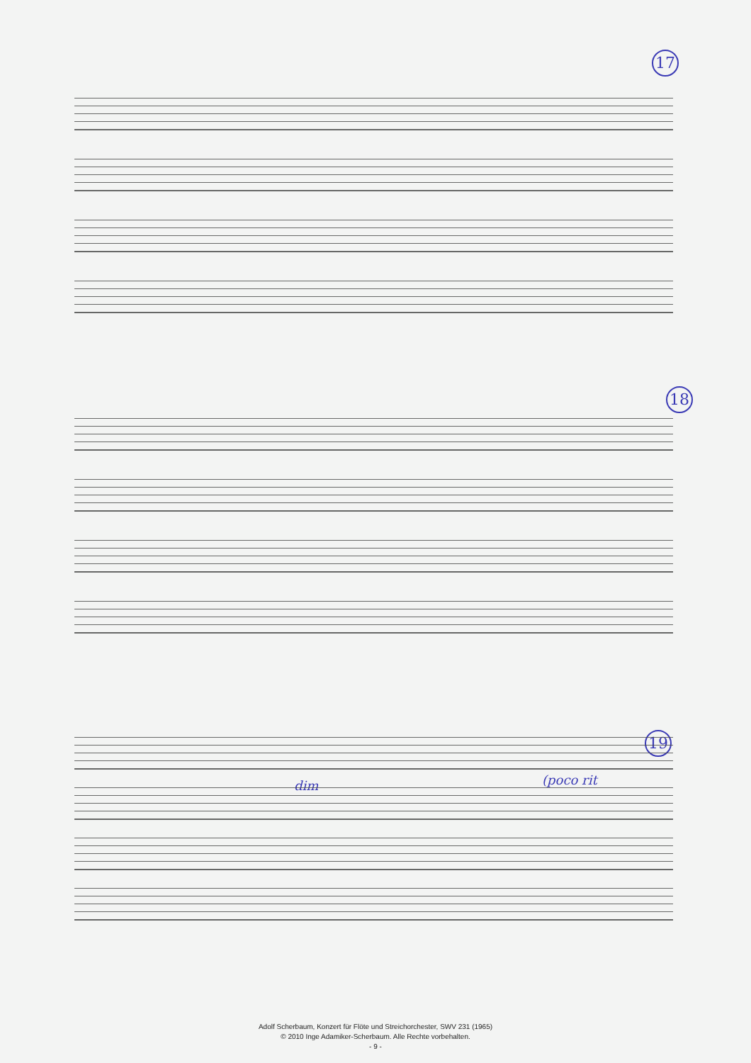17
18
19
(poco rit
dim
Adolf Scherbaum, Konzert für Flöte und Streichorchester, SWV 231 (1965)
© 2010 Inge Adamiker-Scherbaum. Alle Rechte vorbehalten.
- 9 -